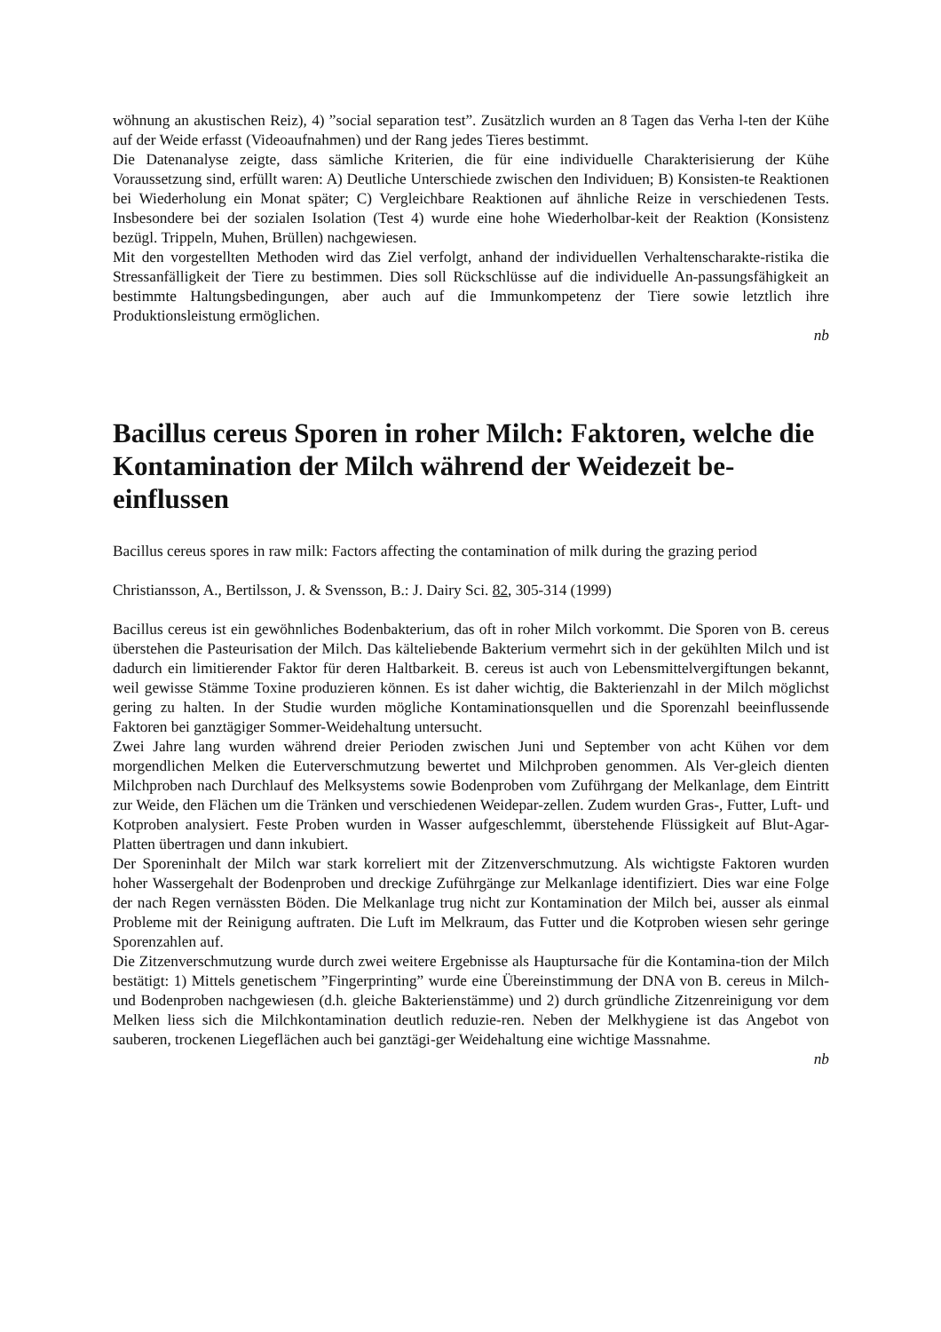wöhnung an akustischen Reiz), 4) ”social separation test”. Zusätzlich wurden an 8 Tagen das Verha l-ten der Kühe auf der Weide erfasst (Videoaufnahmen) und der Rang jedes Tieres bestimmt.
Die Datenanalyse zeigte, dass sämliche Kriterien, die für eine individuelle Charakterisierung der Kühe Voraussetzung sind, erfüllt waren: A) Deutliche Unterschiede zwischen den Individuen; B) Konsisten-te Reaktionen bei Wiederholung ein Monat später; C) Vergleichbare Reaktionen auf ähnliche Reize in verschiedenen Tests. Insbesondere bei der sozialen Isolation (Test 4) wurde eine hohe Wiederholbar-keit der Reaktion (Konsistenz bezügl. Trippeln, Muhen, Brüllen) nachgewiesen.
Mit den vorgestellten Methoden wird das Ziel verfolgt, anhand der individuellen Verhaltenscharakte-ristika die Stressanfälligkeit der Tiere zu bestimmen. Dies soll Rückschlüsse auf die individuelle An-passungsfähigkeit an bestimmte Haltungsbedingungen, aber auch auf die Immunkompetenz der Tiere sowie letztlich ihre Produktionsleistung ermöglichen.
nb
Bacillus cereus Sporen in roher Milch: Faktoren, welche die Kontamination der Milch während der Weidezeit be-einflussen
Bacillus cereus spores in raw milk: Factors affecting the contamination of milk during the grazing period
Christiansson, A., Bertilsson, J. & Svensson, B.: J. Dairy Sci. 82, 305-314 (1999)
Bacillus cereus ist ein gewöhnliches Bodenbakterium, das oft in roher Milch vorkommt. Die Sporen von B. cereus überstehen die Pasteurisation der Milch. Das kälteliebende Bakterium vermehrt sich in der gekühlten Milch und ist dadurch ein limitierender Faktor für deren Haltbarkeit. B. cereus ist auch von Lebensmittelvergiftungen bekannt, weil gewisse Stämme Toxine produzieren können. Es ist daher wichtig, die Bakterienzahl in der Milch möglichst gering zu halten. In der Studie wurden mögliche Kontaminationsquellen und die Sporenzahl beeinflussende Faktoren bei ganztägiger Sommer-Weidehaltung untersucht.
Zwei Jahre lang wurden während dreier Perioden zwischen Juni und September von acht Kühen vor dem morgendlichen Melken die Euterverschmutzung bewertet und Milchproben genommen. Als Ver-gleich dienten Milchproben nach Durchlauf des Melksystems sowie Bodenproben vom Zuführgang der Melkanlage, dem Eintritt zur Weide, den Flächen um die Tränken und verschiedenen Weidepar-zellen. Zudem wurden Gras-, Futter, Luft- und Kotproben analysiert. Feste Proben wurden in Wasser aufgeschlemmt, überstehende Flüssigkeit auf Blut-Agar-Platten übertragen und dann inkubiert.
Der Sporeninhalt der Milch war stark korreliert mit der Zitzenverschmutzung. Als wichtigste Faktoren wurden hoher Wassergehalt der Bodenproben und dreckige Zuführgänge zur Melkanlage identifiziert. Dies war eine Folge der nach Regen vernässten Böden. Die Melkanlage trug nicht zur Kontamination der Milch bei, ausser als einmal Probleme mit der Reinigung auftraten. Die Luft im Melkraum, das Futter und die Kotproben wiesen sehr geringe Sporenzahlen auf.
Die Zitzenverschmutzung wurde durch zwei weitere Ergebnisse als Hauptursache für die Kontamina-tion der Milch bestätigt: 1) Mittels genetischem ”Fingerprinting” wurde eine Übereinstimmung der DNA von B. cereus in Milch- und Bodenproben nachgewiesen (d.h. gleiche Bakterienstämme) und 2) durch gründliche Zitzenreinigung vor dem Melken liess sich die Milchkontamination deutlich reduzie-ren. Neben der Melkhygiene ist das Angebot von sauberen, trockenen Liegeflächen auch bei ganztägi-ger Weidehaltung eine wichtige Massnahme.
nb